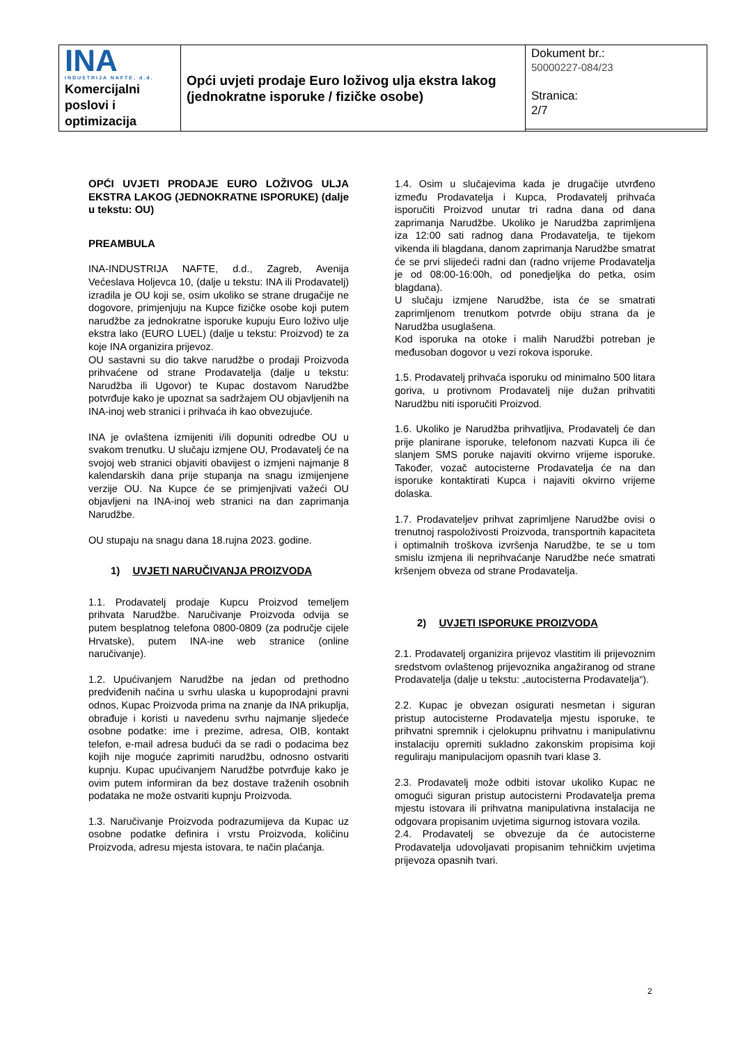| INA INDUSTRIJA NAFTE, d.d. Komercijalni poslovi i optimizacija | Opći uvjeti prodaje Euro loživog ulja ekstra lakog (jednokratne isporuke / fizičke osobe) | Dokument br.: 50000227-084/23 |
Stranica:
2/7
OPĆI UVJETI PRODAJE EURO LOŽIVOG ULJA EKSTRA LAKOG (JEDNOKRATNE ISPORUKE) (dalje u tekstu: OU)
PREAMBULA
INA-INDUSTRIJA NAFTE, d.d., Zagreb, Avenija Većeslava Holjevca 10, (dalje u tekstu: INA ili Prodavatelj) izradila je OU koji se, osim ukoliko se strane drugačije ne dogovore, primjenjuju na Kupce fizičke osobe koji putem narudžbe za jednokratne isporuke kupuju Euro loživo ulje ekstra lako (EURO LUEL) (dalje u tekstu: Proizvod) te za koje INA organizira prijevoz.
OU sastavni su dio takve narudžbe o prodaji Proizvoda prihvaćene od strane Prodavatelja (dalje u tekstu: Narudžba ili Ugovor) te Kupac dostavom Narudžbe potvrđuje kako je upoznat sa sadržajem OU objavljenih na INA-inoj web stranici i prihvaća ih kao obvezujuće.
INA je ovlaštena izmijeniti i/ili dopuniti odredbe OU u svakom trenutku. U slučaju izmjene OU, Prodavatelj će na svojoj web stranici objaviti obavijest o izmjeni najmanje 8 kalendarskih dana prije stupanja na snagu izmijenjene verzije OU. Na Kupce će se primjenjivati važeći OU objavljeni na INA-inoj web stranici na dan zaprimanja Narudžbe.
OU stupaju na snagu dana 18.rujna 2023. godine.
1) UVJETI NARUČIVANJA PROIZVODA
1.1. Prodavatelj prodaje Kupcu Proizvod temeljem prihvata Narudžbe. Naručivanje Proizvoda odvija se putem besplatnog telefona 0800-0809 (za područje cijele Hrvatske), putem INA-ine web stranice (online naručivanje).
1.2. Upućivanjem Narudžbe na jedan od prethodno predviđenih načina u svrhu ulaska u kupoprodajni pravni odnos, Kupac Proizvoda prima na znanje da INA prikuplja, obrađuje i koristi u navedenu svrhu najmanje sljedeće osobne podatke: ime i prezime, adresa, OIB, kontakt telefon, e-mail adresa budući da se radi o podacima bez kojih nije moguće zaprimiti narudžbu, odnosno ostvariti kupnju. Kupac upućivanjem Narudžbe potvrđuje kako je ovim putem informiran da bez dostave traženih osobnih podataka ne može ostvariti kupnju Proizvoda.
1.3. Naručivanje Proizvoda podrazumijeva da Kupac uz osobne podatke definira i vrstu Proizvoda, količinu Proizvoda, adresu mjesta istovara, te način plaćanja.
1.4. Osim u slučajevima kada je drugačije utvrđeno između Prodavatelja i Kupca, Prodavatelj prihvaća isporučiti Proizvod unutar tri radna dana od dana zaprimanja Narudžbe. Ukoliko je Narudžba zaprimljena iza 12:00 sati radnog dana Prodavatelja, te tijekom vikenda ili blagdana, danom zaprimanja Narudžbe smatrat će se prvi slijedeći radni dan (radno vrijeme Prodavatelja je od 08:00-16:00h, od ponedjeljka do petka, osim blagdana).
U slučaju izmjene Narudžbe, ista će se smatrati zaprimljenom trenutkom potvrde obiju strana da je Narudžba usuglašena.
Kod isporuka na otoke i malih Narudžbi potreban je međusoban dogovor u vezi rokova isporuke.
1.5. Prodavatelj prihvaća isporuku od minimalno 500 litara goriva, u protivnom Prodavatelj nije dužan prihvatiti Narudžbu niti isporučiti Proizvod.
1.6. Ukoliko je Narudžba prihvatljiva, Prodavatelj će dan prije planirane isporuke, telefonom nazvati Kupca ili će slanjem SMS poruke najaviti okvirno vrijeme isporuke. Također, vozač autocisterne Prodavatelja će na dan isporuke kontaktirati Kupca i najaviti okvirno vrijeme dolaska.
1.7. Prodavateljev prihvat zaprimljene Narudžbe ovisi o trenutnoj raspoloživosti Proizvoda, transportnih kapaciteta i optimalnih troškova izvršenja Narudžbe, te se u tom smislu izmjena ili neprihvaćanje Narudžbe neće smatrati kršenjem obveza od strane Prodavatelja.
2) UVJETI ISPORUKE PROIZVODA
2.1. Prodavatelj organizira prijevoz vlastitim ili prijevoznim sredstvom ovlaštenog prijevoznika angažiranog od strane Prodavatelja (dalje u tekstu: „autocisterna Prodavatelja“).
2.2. Kupac je obvezan osigurati nesmetan i siguran pristup autocisterne Prodavatelja mjestu isporuke, te prihvatni spremnik i cjelokupnu prihvatnu i manipulativnu instalaciju opremiti sukladno zakonskim propisima koji reguliraju manipulacijom opasnih tvari klase 3.
2.3. Prodavatelj može odbiti istovar ukoliko Kupac ne omogući siguran pristup autocisterni Prodavatelja prema mjestu istovara ili prihvatna manipulativna instalacija ne odgovara propisanim uvjetima sigurnog istovara vozila.
2.4. Prodavatelj se obvezuje da će autocisterne Prodavatelja udovoljavati propisanim tehničkim uvjetima prijevoza opasnih tvari.
2